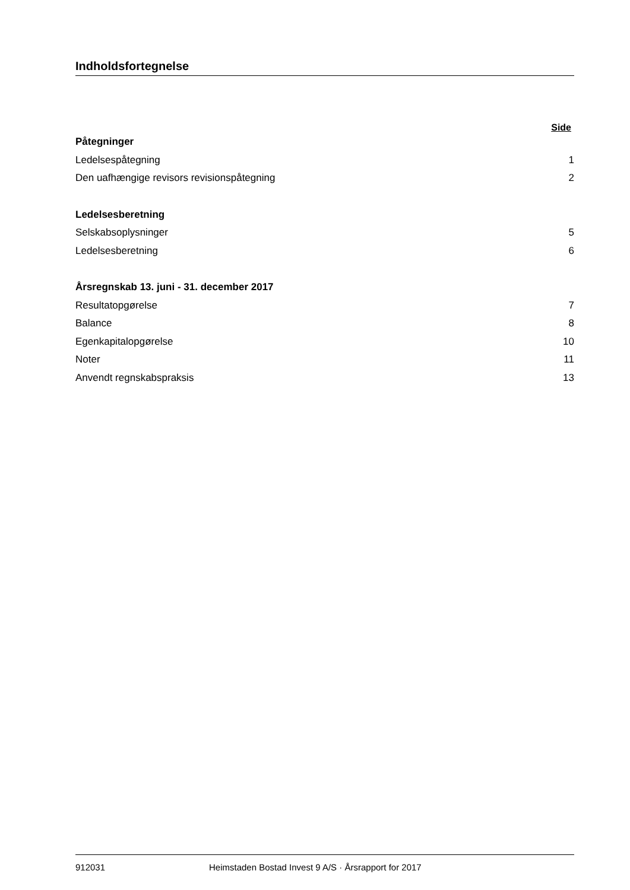Indholdsfortegnelse
Side
Påtegninger
Ledelsespåtegning 1
Den uafhængige revisors revisionspåtegning 2
Ledelsesberetning
Selskabsoplysninger 5
Ledelsesberetning 6
Årsregnskab 13. juni - 31. december 2017
Resultatopgørelse 7
Balance 8
Egenkapitalopgørelse 10
Noter 11
Anvendt regnskabspraksis 13
912031 Heimstaden Bostad Invest 9 A/S · Årsrapport for 2017